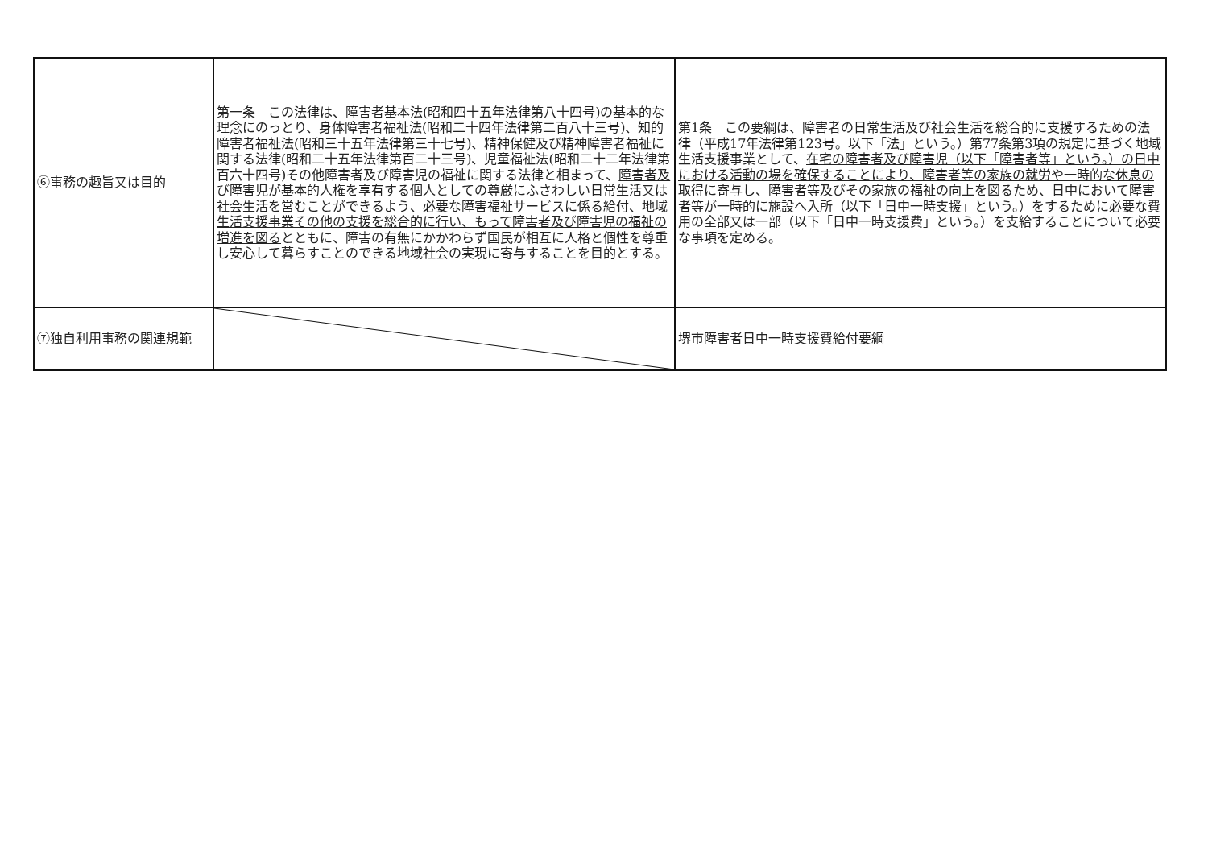| ⑥事務の趣旨又は目的 | 第一条 この法律は、障害者基本法(昭和四十五年法律第八十四号)の基本的な理念にのっとり、身体障害者福祉法(昭和二十四年法律第二百八十三号)、知的障害者福祉法(昭和三十五年法律第三十七号)、精神保健及び精神障害者福祉に関する法律(昭和二十五年法律第百二十三号)、児童福祉法(昭和二十二年法律第百六十四号)その他障害者及び障害児の福祉に関する法律と相まって、 障害者及び障害児が基本的人権を享有する個人としての尊厳にふさわしい日常生活又は社会生活を営むことができるよう、必要な障害福祉サービスに係る給付、地域生活支援事業その他の支援を総合的に行い、もって障害者及び障害児の福祉の増進を図る とともに、障害の有無にかかわらず国民が相互に人格と個性を尊重し安心して暮らすことのできる地域社会の実現に寄与することを目的とする。 | 第1条 この要綱は、障害者の日常生活及び社会生活を総合的に支援するための法律（平成17年法律第123号。以下「法」という。）第77条第3項の規定に基づく地域生活支援事業として、 在宅の障害者及び障害児（以下「障害者等」という。）の日中における活動の場を確保することにより、障害者等の家族の就労や一時的な休息の取得に寄与し、障害者等及びその家族の福祉の向上を図るため 、日中において障害者等が一時的に施設へ入所（以下「日中一時支援」という。）をするために必要な費用の全部又は一部（以下「日中一時支援費」という。）を支給することについて必要な事項を定める。 |
| ⑦独自利用事務の関連規範 | | 堺市障害者日中一時支援費給付要綱 |